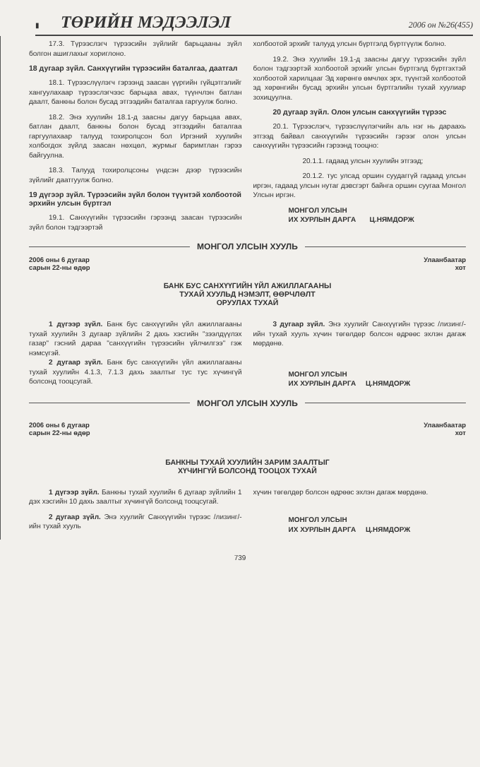▮ ТӨРИЙН МЭДЭЭЛЭЛ 2006 он №26(455)
17.3. Түрээслэгч түрээсийн зүйлийг барьцааны зүйл болгон ашиглахыг хориглоно.
18 дугаар зүйл. Санхүүгийн түрээсийн баталгаа, даатгал
18.1. Түрээслүүлэгч гэрээнд заасан үүргийн гүйцэтгэлийг хангуулахаар түрээслэгчээс барьцаа авах, түүнчлэн батлан даалт, банкны болон бусад этгээдийн баталгаа гаргуулж болно.
18.2. Энэ хуулийн 18.1-д заасны дагуу барьцаа авах, батлан даалт, банкны болон бусад этгээдийн баталгаа гаргуулахаар талууд тохиролцсон бол Иргэний хуулийн холбогдох зүйлд заасан нөхцөл, журмыг баримтлан гэрээ байгуулна.
18.3. Талууд тохиролцсоны үндсэн дээр түрээсийн зүйлийг даатгуулж болно.
19 дүгээр зүйл. Түрээсийн зүйл болон түүнтэй холбоотой эрхийн улсын бүртгэл
19.1. Санхүүгийн түрээсийн гэрээнд заасан түрээсийн зүйл болон тэдгээртэй
холбоотой эрхийг талууд улсын бүртгэлд бүртгүүлж болно.
19.2. Энэ хуулийн 19.1-д заасны дагуу түрээсийн зүйл болон тэдгээртэй холбоотой эрхийг улсын бүртгэлд бүртгэхтэй холбоотой харилцааг Эд хөрөнгө өмчлөх эрх, түүнтэй холбоотой эд хөрөнгийн бусад эрхийн улсын бүртгэлийн тухай хуулиар зохицуулна.
20 дугаар зүйл. Олон улсын санхүүгийн түрээс
20.1. Түрээслэгч, түрээслүүлэгчийн аль нэг нь дараахь этгээд байвал санхүүгийн түрээсийн гэрээг олон улсын санхүүгийн түрээсийн гэрээнд тооцно:
20.1.1. гадаад улсын хуулийн этгээд;
20.1.2. тус улсад оршин суудаггүй гадаад улсын иргэн, гадаад улсын нутаг дэвсгэрт байнга оршин суугаа Монгол Улсын иргэн.
МОНГОЛ УЛСЫН
ИХ ХУРЛЫН ДАРГА Ц.НЯМДОРЖ
МОНГОЛ УЛСЫН ХУУЛЬ
2006 оны 6 дугаар
сарын 22-ны өдөр Улаанбаатар
хот
БАНК БУС САНХҮҮГИЙН ҮЙЛ АЖИЛЛАГААНЫ
ТУХАЙ ХУУЛЬД НЭМЭЛТ, ӨӨРЧЛӨЛТ
ОРУУЛАХ ТУХАЙ
1 дүгээр зүйл. Банк бус санхүүгийн үйл ажиллагааны тухай хуулийн 3 дугаар зүйлийн 2 дахь хэсгийн "зээлдүүлэх газар" гэсний дараа "санхүүгийн түрээсийн үйлчилгээ" гэж нэмсүгэй.
2 дугаар зүйл. Банк бус санхүүгийн үйл ажиллагааны тухай хуулийн 4.1.3, 7.1.3 дахь заалтыг тус тус хүчингүй болсонд тооцсугай.
3 дугаар зүйл. Энэ хуулийг Санхүүгийн түрээс /лизинг/-ийн тухай хууль хүчин төгөлдөр болсон өдрөөс эхлэн дагаж мөрдөнө.
МОНГОЛ УЛСЫН
ИХ ХУРЛЫН ДАРГА Ц.НЯМДОРЖ
МОНГОЛ УЛСЫН ХУУЛЬ
2006 оны 6 дугаар
сарын 22-ны өдөр Улаанбаатар
хот
БАНКНЫ ТУХАЙ ХУУЛИЙН ЗАРИМ ЗААЛТЫГ
ХҮЧИНГҮЙ БОЛСОНД ТООЦОХ ТУХАЙ
1 дүгээр зүйл. Банкны тухай хуулийн 6 дугаар зүйлийн 1 дэх хэсгийн 10 дахь заалтыг хүчингүй болсонд тооцсугай.
2 дугаар зүйл. Энэ хуулийг Санхүүгийн түрээс /лизинг/-ийн тухай хууль
хүчин төгөлдөр болсон өдрөөс эхлэн дагаж мөрдөнө.
МОНГОЛ УЛСЫН
ИХ ХУРЛЫН ДАРГА Ц.НЯМДОРЖ
739